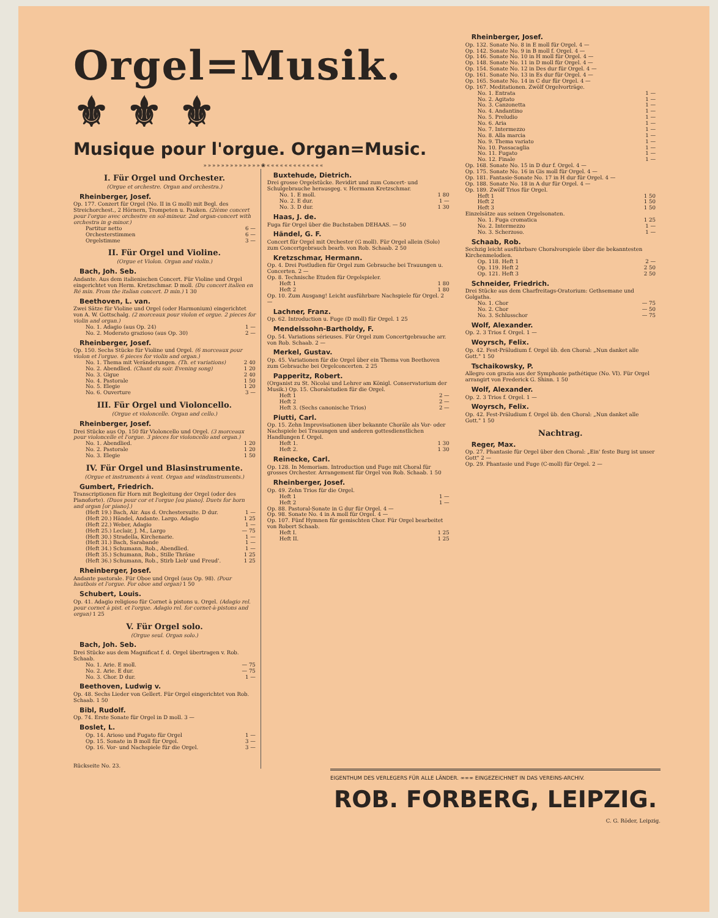Orgel=Musik. ⚜ ⚜ ⚜
Musique pour l'orgue. Organ=Music.
»»»»»»»»»»»»»❀«««««««««««««
I. Für Orgel und Orchester.
(Orgue et orchestre. Organ and orchestra.)
Rheinberger, Josef.
Op. 177. Conzert für Orgel (No. II in G moll) mit Begl. des Streichorchest., 2 Hörnern, Trompeten u. Pauken. (2ième concert pour l'orgue avec orchestre en sol-mineur. 2nd organ-concert with orchestra in g-minor.)
Partitur netto 6 —
Orchesterstimmen 6 —
Orgelstimme 3 —
II. Für Orgel und Violine.
(Orgue et Violon. Organ and violin.)
Bach, Joh. Seb.
Andante. Aus dem italienischen Concert. Für Violine und Orgel eingerichtet von Herm. Kretzschmar. D moll. (Du concert italien en Ré min. From the italian concert. D min.) 1 30
Beethoven, L. van.
Zwei Sätze für Violine und Orgel (oder Harmonium) eingerichtet von A. W. Gottschalg. (2 morceaux pour violon et orgue. 2 pieces for violin and organ.)
No. 1. Adagio (aus Op. 24) 1 —
No. 2. Moderato grazioso (aus Op. 30) 2 —
Rheinberger, Josef.
Op. 150. Sechs Stücke für Violine und Orgel. (6 morceaux pour violon et l'orgue. 6 pieces for violin and organ.)
No. 1. Thema mit Veränderungen. (Th. et variations) 2 40
No. 2. Abendlied. (Chant du soir. Evening song) 1 20
No. 3. Gigue 2 40
No. 4. Pastorale 1 50
No. 5. Elegie 1 20
No. 6. Ouverture 3 —
III. Für Orgel und Violoncello.
(Orgue et violoncelle. Organ and cello.)
Rheinberger, Josef.
Drei Stücke aus Op. 150 für Violoncello und Orgel. (3 morceaux pour violoncelle et l'orgue. 3 pieces for violoncello and organ.)
No. 1. Abendlied. 1 20
No. 2. Pastorale 1 20
No. 3. Elegie 1 50
IV. Für Orgel und Blasinstrumente.
(Orgue et instruments à vent. Organ and windinstruments.)
Gumbert, Friedrich.
Transcriptionen für Horn mit Begleitung der Orgel (oder des Pianoforte). (Duos pour cor et l'orgue [ou piano]. Duets for horn and organ [or piano].)
(Heft 19.) Bach, Air. Aus d. Orchestersuite. D dur. 1 —
(Heft 20.) Händel, Andante. Largo. Adagio 1 25
(Heft 22.) Weber, Adagio 1 —
(Heft 25.) Leclair, J. M., Largo — 75
(Heft 30.) Stradella, Kirchenarie. 1 —
(Heft 31.) Bach, Sarabande 1 —
(Heft 34.) Schumann, Rob., Abendlied. 1 —
(Heft 35.) Schumann, Rob., Stille Thräne 1 25
(Heft 36.) Schumann, Rob., Stirb Lieb' und Freud'. 1 25
Rheinberger, Josef.
Andante pastorale. Für Oboe und Orgel (aus Op. 98). (Pour hautbois et l'orgue. For oboe and organ) 1 50
Schubert, Louis.
Op. 41. Adagio religioso für Cornet à pistons u. Orgel. (Adagio rel. pour cornet à pist. et l'orgue. Adagio rel. for cornet-à-pistons and organ) 1 25
V. Für Orgel solo.
(Orgue seul. Organ solo.)
Bach, Joh. Seb.
Drei Stücke aus dem Magnificat f. d. Orgel übertragen v. Rob. Schaab.
No. 1. Arie. E moll. — 75
No. 2. Arie. E dur. — 75
No. 3. Chor. D dur. 1 —
Beethoven, Ludwig v.
Op. 48. Sechs Lieder von Gellert. Für Orgel eingerichtet von Rob. Schaab. 1 50
Bibl, Rudolf.
Op. 74. Erste Sonate für Orgel in D moll. 3 —
Boslet, L.
Op. 14. Arioso und Fugato für Orgel 1 —
Op. 15. Sonate in B moll für Orgel. 3 —
Op. 16. Vor- und Nachspiele für die Orgel. 3 —
Rückseite No. 23.
Buxtehude, Dietrich.
Drei grosse Orgelstücke. Revidirt und zum Concert- und Schulgebrauche herausgeg. v. Hermann Kretzschmar.
No. 1. E moll. 1 80
No. 2. E dur. 1 —
No. 3. D dur. 1 30
Haas, J. de.
Fuga für Orgel über die Buchstaben DEHAAS. — 50
Händel, G. F.
Concert für Orgel mit Orchester (G moll). Für Orgel allein (Solo) zum Concertgebrauch bearb. von Rob. Schaab. 2 50
Kretzschmar, Hermann.
Op. 4. Drei Postludien für Orgel zum Gebrauche bei Trauungen u. Concerten. 2 —
Op. 8. Technische Etuden für Orgelspieler.
Heft 1 1 80
Heft 2 1 80
Op. 10. Zum Ausgang! Leicht ausführbare Nachspiele für Orgel. 2 —
Lachner, Franz.
Op. 62. Introduction u. Fuge (D moll) für Orgel. 1 25
Mendelssohn-Bartholdy, F.
Op. 54. Variations sérieuses. Für Orgel zum Concertgebrauche arr. von Rob. Schaab. 2 —
Merkel, Gustav.
Op. 45. Variationen für die Orgel über ein Thema von Beethoven zum Gebrauche bei Orgelconcerten. 2 25
Papperitz, Robert.
(Organist zu St. Nicolai und Lehrer am Königl. Conservatorium der Musik.) Op. 15. Choralstudien für die Orgel.
Heft 1 2 —
Heft 2 2 —
Heft 3. (Sechs canonische Trios) 2 —
Piutti, Carl.
Op. 15. Zehn Improvisationen über bekannte Choräle als Vor- oder Nachspiele bei Trauungen und anderen gottesdienstlichen Handlungen f. Orgel.
Heft 1. 1 30
Heft 2. 1 30
Reinecke, Carl.
Op. 128. In Memoriam. Introduction und Fuge mit Choral für grosses Orchester. Arrangement für Orgel von Rob. Schaab. 1 50
Rheinberger, Josef.
Op. 49. Zehn Trios für die Orgel.
Heft 1 1 —
Heft 2 1 —
Op. 88. Pastoral-Sonate in G dur für Orgel. 4 —
Op. 98. Sonate No. 4 in A moll für Orgel. 4 —
Op. 107. Fünf Hymnen für gemischten Chor. Für Orgel bearbeitet von Robert Schaab.
Heft I. 1 25
Heft II. 1 25
Rheinberger, Josef.
Op. 132. Sonate No. 8 in E moll für Orgel. 4 —
Op. 142. Sonate No. 9 in B moll f. Orgel. 4 —
Op. 146. Sonate No. 10 in H moll für Orgel. 4 —
Op. 148. Sonate No. 11 in D moll für Orgel. 4 —
Op. 154. Sonate No. 12 in Des dur für Orgel. 4 —
Op. 161. Sonate No. 13 in Es dur für Orgel. 4 —
Op. 165. Sonate No. 14 in C dur für Orgel. 4 —
Op. 167. Meditationen. Zwölf Orgelvorträge.
No. 1. Entrata 1 —
No. 2. Agitato 1 —
No. 3. Canzonetta 1 —
No. 4. Andantino 1 —
No. 5. Preludio 1 —
No. 6. Aria 1 —
No. 7. Intermezzo 1 —
No. 8. Alla marcia 1 —
No. 9. Thema variato 1 —
No. 10. Passacaglia 1 —
No. 11. Fugato 1 —
No. 12. Finale 1 —
Op. 168. Sonate No. 15 in D dur f. Orgel. 4 —
Op. 175. Sonate No. 16 in Gis moll für Orgel. 4 —
Op. 181. Fantasie-Sonate No. 17 in H dur für Orgel. 4 —
Op. 188. Sonate No. 18 in A dur für Orgel. 4 —
Op. 189. Zwölf Trios für Orgel.
Heft 1 1 50
Heft 2 1 50
Heft 3 1 50
Einzelsätze aus seinen Orgelsonaten.
No. 1. Fuga cromatica 1 25
No. 2. Intermezzo 1 —
No. 3. Scherzoso. 1 —
Schaab, Rob.
Sechzig leicht ausführbare Choralvorspiele über die bekanntesten Kirchenmelodien.
Op. 118. Heft 1 2 —
Op. 119. Heft 2 2 50
Op. 121. Heft 3 2 50
Schneider, Friedrich.
Drei Stücke aus dem Charfreitags-Oratorium: Gethsemane und Golgatha.
No. 1. Chor — 75
No. 2. Chor — 50
No. 3. Schlusschor — 75
Wolf, Alexander.
Op. 2. 3 Trios f. Orgel. 1 —
Woyrsch, Felix.
Op. 42. Fest-Präludium f. Orgel üb. den Choral: „Nun danket alle Gott." 1 50
Tschaikowsky, P.
Allegro con grazia aus der Symphonie pathétique (No. VI). Für Orgel arrangirt von Frederick G. Shinn. 1 50
Wolf, Alexander.
Op. 2. 3 Trios f. Orgel. 1 —
Woyrsch, Felix.
Op. 42. Fest-Präludium f. Orgel üb. den Choral: „Nun danket alle Gott." 1 50
Nachtrag.
Reger, Max.
Op. 27. Phantasie für Orgel über den Choral: „Ein' feste Burg ist unser Gott" 2 —
Op. 29. Phantasie und Fuge (C-moll) für Orgel. 2 —
EIGENTHUM DES VERLEGERS FÜR ALLE LÄNDER. ∞∞∞ EINGEZEICHNET IN DAS VEREINS-ARCHIV.
ROB. FORBERG, LEIPZIG.
C. G. Röder, Leipzig.